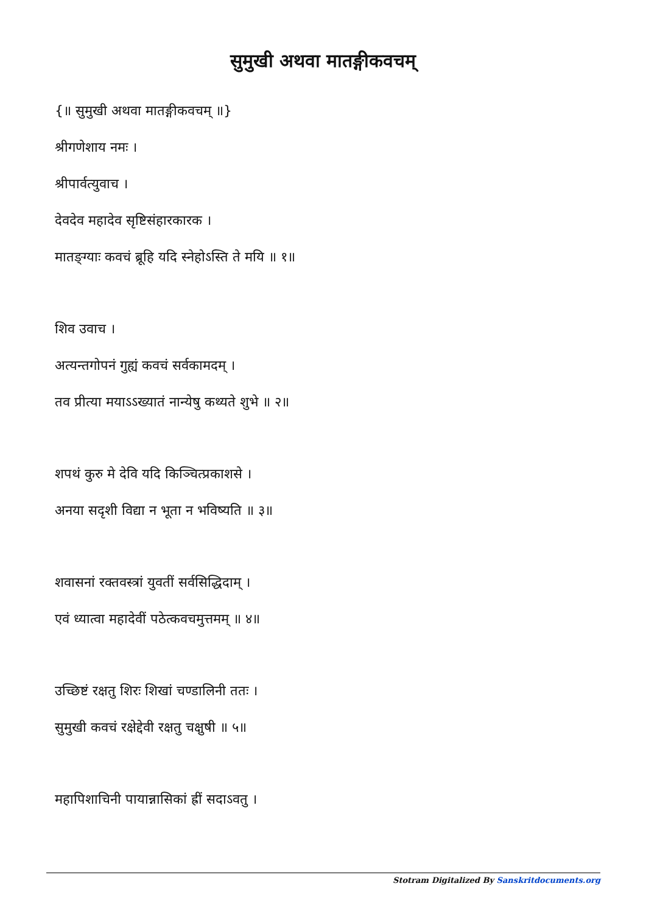सुमुखी अथवा मातङ्गीकवचम्
{॥ सुमुखी अथवा मातङ्गीकवचम् ॥}
श्रीगणेशाय नमः ।
श्रीपार्वत्युवाच ।
देवदेव महादेव सृष्टिसंहारकारक ।
मातङ्ग्याः कवचं ब्रूहि यदि स्नेहोऽस्ति ते मयि ॥ १॥
शिव उवाच ।
अत्यन्तगोपनं गुह्यं कवचं सर्वकामदम् ।
तव प्रीत्या मयाऽऽख्यातं नान्येषु कथ्यते शुभे ॥ २॥
शपथं कुरु मे देवि यदि किञ्चित्प्रकाशसे ।
अनया सदृशी विद्या न भूता न भविष्यति ॥ ३॥
शवासनां रक्तवस्त्रां युवतीं सर्वसिद्धिदाम् ।
एवं ध्यात्वा महादेवीं पठेत्कवचमुत्तमम् ॥ ४॥
उच्छिष्टं रक्षतु शिरः शिखां चण्डालिनी ततः ।
सुमुखी कवचं रक्षेद्देवी रक्षतु चक्षुषी ॥ ५॥
महापिशाचिनी पायान्नासिकां ह्रीं सदाऽवतु ।
Stotram Digitalized By Sanskritdocuments.org